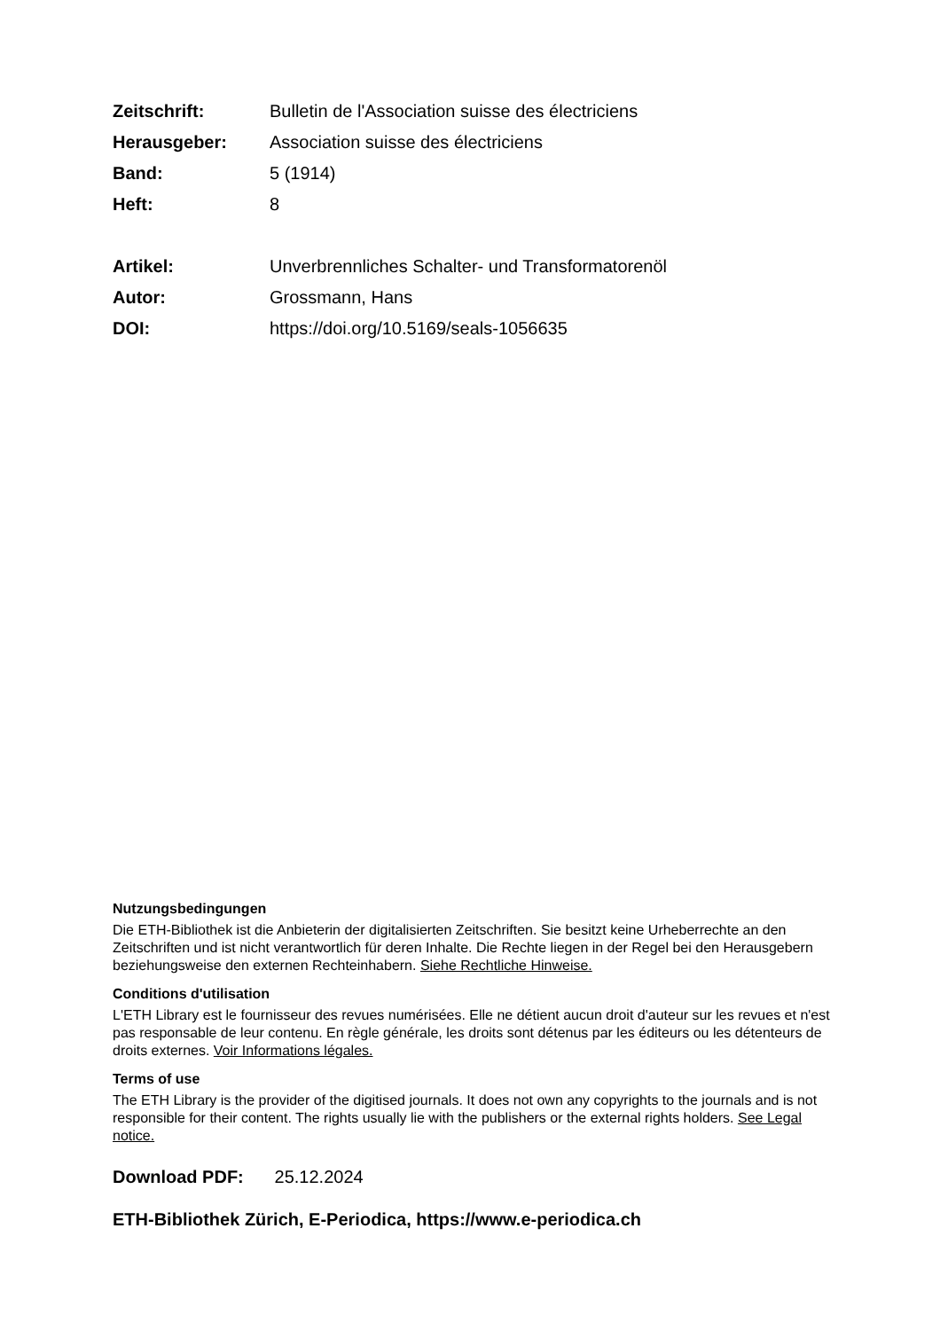Zeitschrift: Bulletin de l'Association suisse des électriciens
Herausgeber: Association suisse des électriciens
Band: 5 (1914)
Heft: 8
Artikel: Unverbrennliches Schalter- und Transformatorenöl
Autor: Grossmann, Hans
DOI: https://doi.org/10.5169/seals-1056635
Nutzungsbedingungen
Die ETH-Bibliothek ist die Anbieterin der digitalisierten Zeitschriften. Sie besitzt keine Urheberrechte an den Zeitschriften und ist nicht verantwortlich für deren Inhalte. Die Rechte liegen in der Regel bei den Herausgebern beziehungsweise den externen Rechteinhabern. Siehe Rechtliche Hinweise.
Conditions d'utilisation
L'ETH Library est le fournisseur des revues numérisées. Elle ne détient aucun droit d'auteur sur les revues et n'est pas responsable de leur contenu. En règle générale, les droits sont détenus par les éditeurs ou les détenteurs de droits externes. Voir Informations légales.
Terms of use
The ETH Library is the provider of the digitised journals. It does not own any copyrights to the journals and is not responsible for their content. The rights usually lie with the publishers or the external rights holders. See Legal notice.
Download PDF: 25.12.2024
ETH-Bibliothek Zürich, E-Periodica, https://www.e-periodica.ch